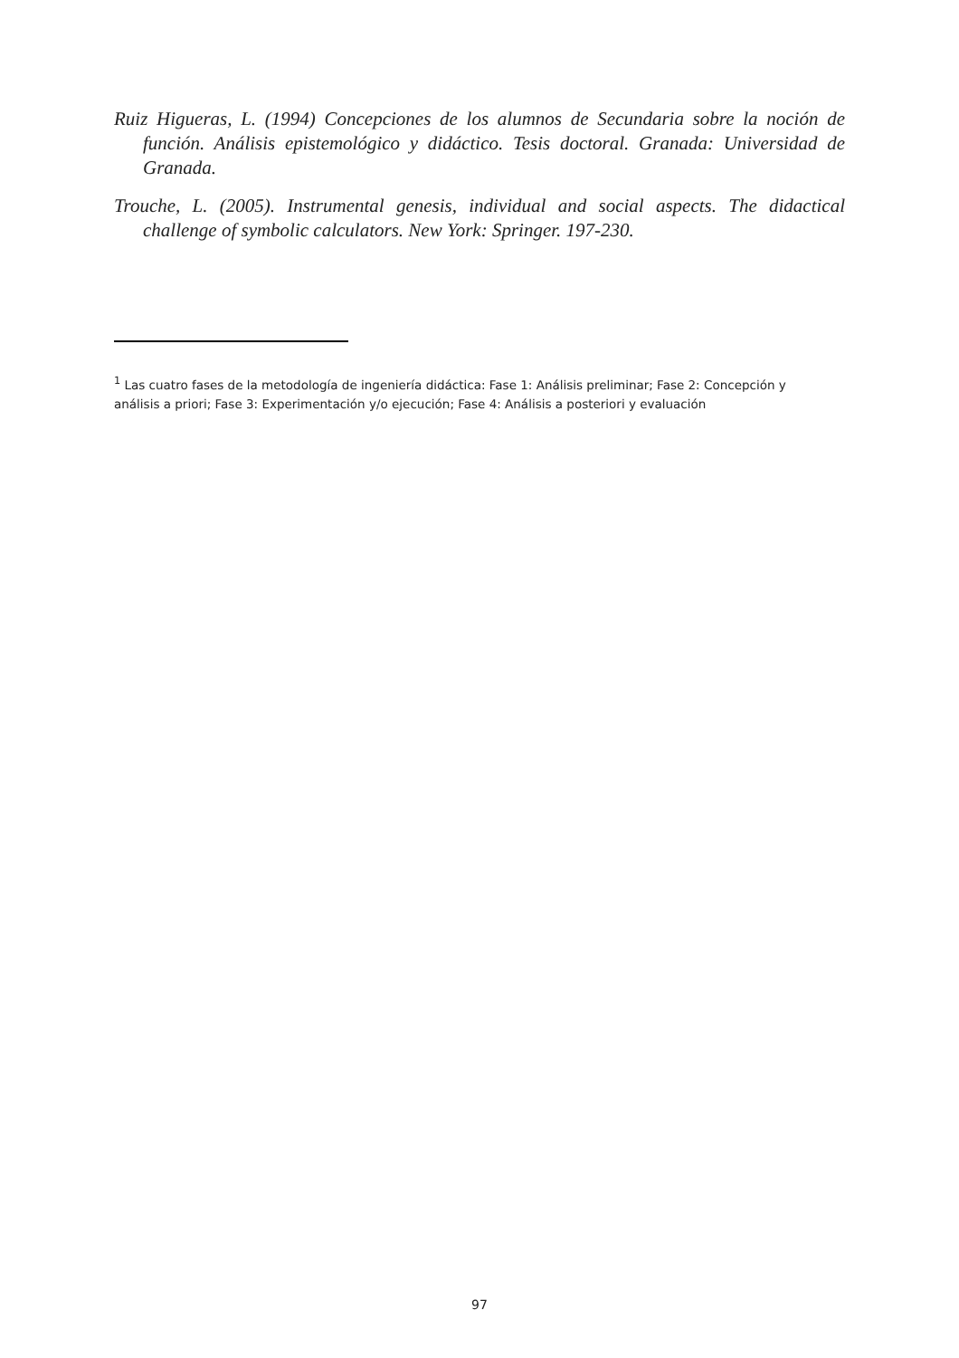Ruiz Higueras, L. (1994) Concepciones de los alumnos de Secundaria sobre la noción de función. Análisis epistemológico y didáctico. Tesis doctoral. Granada: Universidad de Granada.
Trouche, L. (2005). Instrumental genesis, individual and social aspects. The didactical challenge of symbolic calculators. New York: Springer. 197-230.
<sup>1</sup> Las cuatro fases de la metodología de ingeniería didáctica: Fase 1: Análisis preliminar; Fase 2: Concepción y análisis a priori; Fase 3: Experimentación y/o ejecución; Fase 4: Análisis a posteriori y evaluación
97